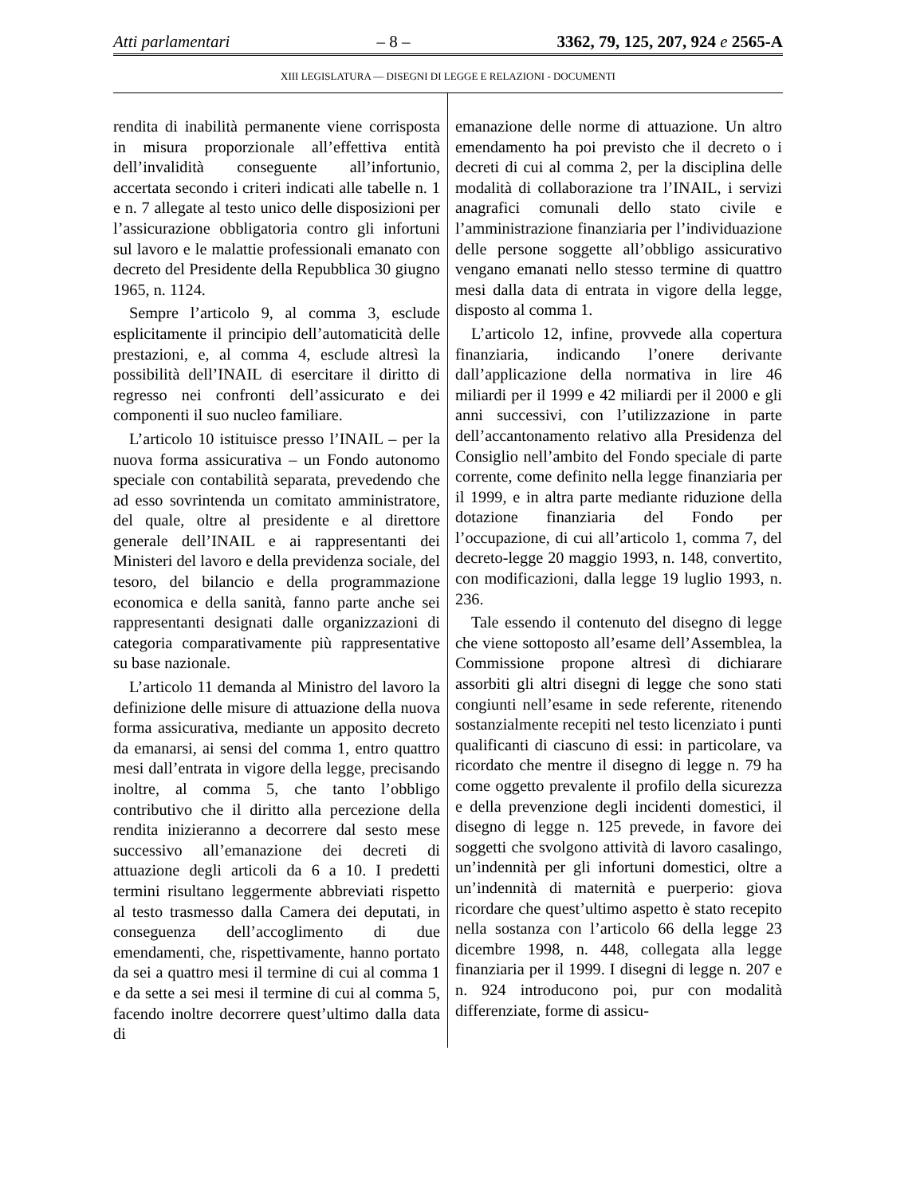Atti parlamentari – 8 – 3362, 79, 125, 207, 924 e 2565-A
XIII LEGISLATURA — DISEGNI DI LEGGE E RELAZIONI - DOCUMENTI
rendita di inabilità permanente viene corrisposta in misura proporzionale all’effettiva entità dell’invalidità conseguente all’infortunio, accertata secondo i criteri indicati alle tabelle n. 1 e n. 7 allegate al testo unico delle disposizioni per l’assicurazione obbligatoria contro gli infortuni sul lavoro e le malattie professionali emanato con decreto del Presidente della Repubblica 30 giugno 1965, n. 1124.
Sempre l’articolo 9, al comma 3, esclude esplicitamente il principio dell’automaticità delle prestazioni, e, al comma 4, esclude altresì la possibilità dell’INAIL di esercitare il diritto di regresso nei confronti dell’assicurato e dei componenti il suo nucleo familiare.
L’articolo 10 istituisce presso l’INAIL – per la nuova forma assicurativa – un Fondo autonomo speciale con contabilità separata, prevedendo che ad esso sovrintenda un comitato amministratore, del quale, oltre al presidente e al direttore generale dell’INAIL e ai rappresentanti dei Ministeri del lavoro e della previdenza sociale, del tesoro, del bilancio e della programmazione economica e della sanità, fanno parte anche sei rappresentanti designati dalle organizzazioni di categoria comparativamente più rappresentative su base nazionale.
L’articolo 11 demanda al Ministro del lavoro la definizione delle misure di attuazione della nuova forma assicurativa, mediante un apposito decreto da emanarsi, ai sensi del comma 1, entro quattro mesi dall’entrata in vigore della legge, precisando inoltre, al comma 5, che tanto l’obbligo contributivo che il diritto alla percezione della rendita inizieranno a decorrere dal sesto mese successivo all’emanazione dei decreti di attuazione degli articoli da 6 a 10. I predetti termini risultano leggermente abbreviati rispetto al testo trasmesso dalla Camera dei deputati, in conseguenza dell’accoglimento di due emendamenti, che, rispettivamente, hanno portato da sei a quattro mesi il termine di cui al comma 1 e da sette a sei mesi il termine di cui al comma 5, facendo inoltre decorrere quest’ultimo dalla data di
emanazione delle norme di attuazione. Un altro emendamento ha poi previsto che il decreto o i decreti di cui al comma 2, per la disciplina delle modalità di collaborazione tra l’INAIL, i servizi anagrafici comunali dello stato civile e l’amministrazione finanziaria per l’individuazione delle persone soggette all’obbligo assicurativo vengano emanati nello stesso termine di quattro mesi dalla data di entrata in vigore della legge, disposto al comma 1.
L’articolo 12, infine, provvede alla copertura finanziaria, indicando l’onere derivante dall’applicazione della normativa in lire 46 miliardi per il 1999 e 42 miliardi per il 2000 e gli anni successivi, con l’utilizzazione in parte dell’accantonamento relativo alla Presidenza del Consiglio nell’ambito del Fondo speciale di parte corrente, come definito nella legge finanziaria per il 1999, e in altra parte mediante riduzione della dotazione finanziaria del Fondo per l’occupazione, di cui all’articolo 1, comma 7, del decreto-legge 20 maggio 1993, n. 148, convertito, con modificazioni, dalla legge 19 luglio 1993, n. 236.
Tale essendo il contenuto del disegno di legge che viene sottoposto all’esame dell’Assemblea, la Commissione propone altresì di dichiarare assorbiti gli altri disegni di legge che sono stati congiunti nell’esame in sede referente, ritenendo sostanzialmente recepiti nel testo licenziato i punti qualificanti di ciascuno di essi: in particolare, va ricordato che mentre il disegno di legge n. 79 ha come oggetto prevalente il profilo della sicurezza e della prevenzione degli incidenti domestici, il disegno di legge n. 125 prevede, in favore dei soggetti che svolgono attività di lavoro casalingo, un’indennità per gli infortuni domestici, oltre a un’indennità di maternità e puerperio: giova ricordare che quest’ultimo aspetto è stato recepito nella sostanza con l’articolo 66 della legge 23 dicembre 1998, n. 448, collegata alla legge finanziaria per il 1999. I disegni di legge n. 207 e n. 924 introducono poi, pur con modalità differenziate, forme di assicu-